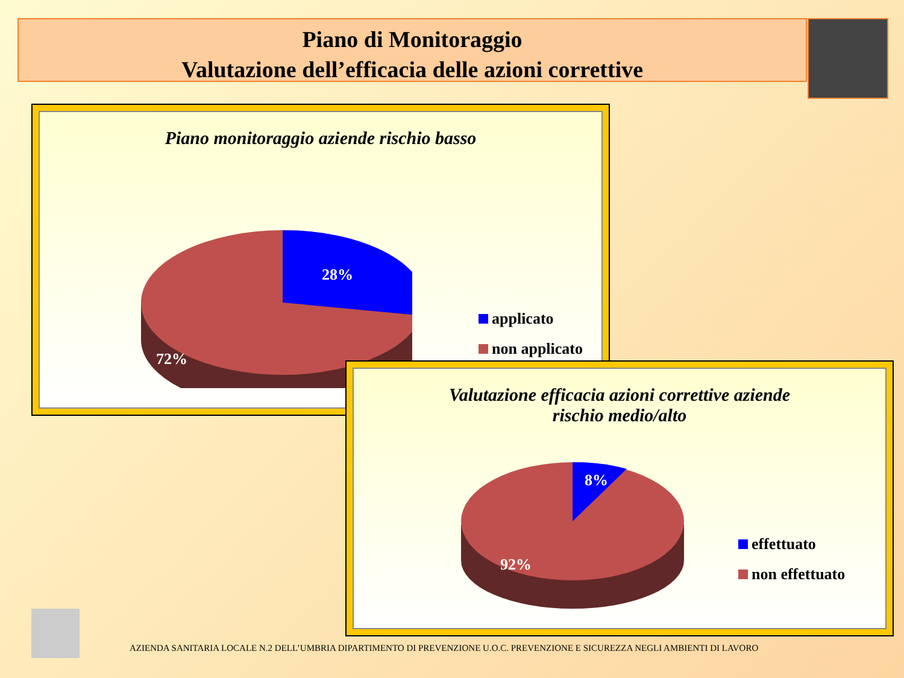Piano di Monitoraggio
Valutazione dell’efficacia delle azioni correttive
Piano monitoraggio aziende rischio basso
28%
72%
applicato
non applicato
Valutazione efficacia azioni correttive aziende
rischio medio/alto
8%
92%
effettuato
non effettuato
AZIENDA SANITARIA LOCALE N.2 DELL’UMBRIA DIPARTIMENTO DI PREVENZIONE U.O.C. PREVENZIONE E SICUREZZA NEGLI AMBIENTI DI LAVORO